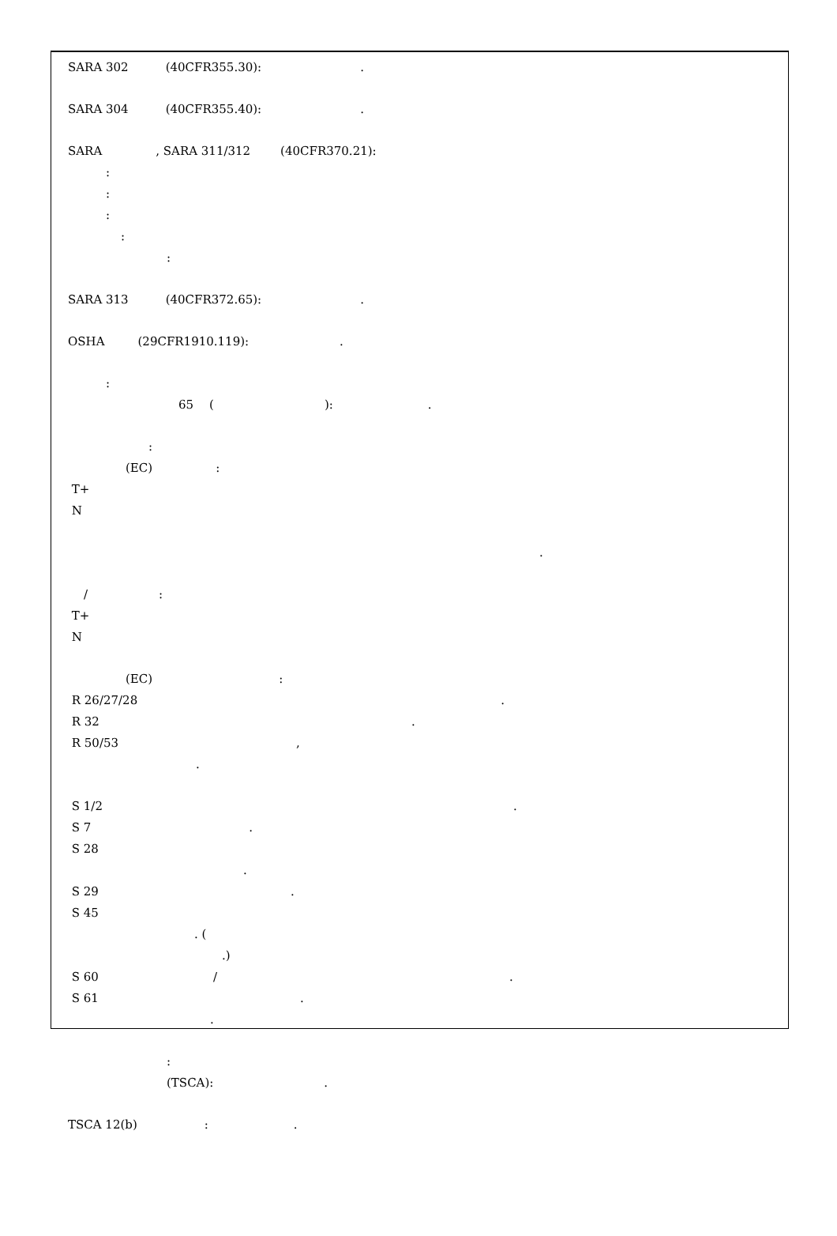SARA 302 (40CFR355.30): .
SARA 304 (40CFR355.40): .
SARA , SARA 311/312 (40CFR370.21):
:
:
:
:
:
SARA 313 (40CFR372.65): .
OSHA (29CFR1910.119): .
:
65 ( ): .
:
(EC) :
T+
N
.
/ :
T+
N
(EC) :
R 26/27/28 .
R 32 .
R 50/53 ,
.
S 1/2 .
S 7 .
S 28
.
S 29 .
S 45
. (
.)
S 60 / .
S 61 .
.
:
(TSCA): .
TSCA 12(b) : .